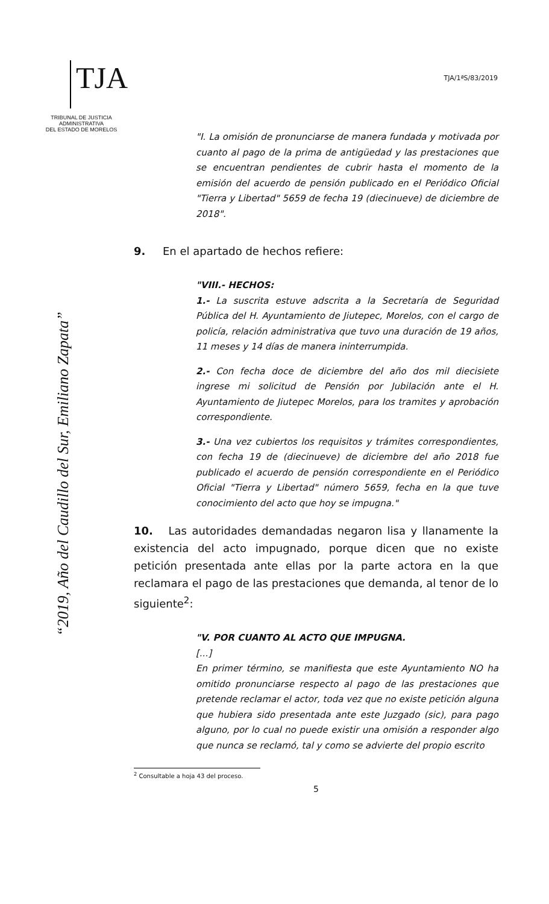TJA
TRIBUNAL DE JUSTICIA ADMINISTRATIVA
DEL ESTADO DE MORELOS
TJA/1ªS/83/2019
“2019, Año del Caudillo del Sur, Emiliano Zapata”
"I. La omisión de pronunciarse de manera fundada y motivada por cuanto al pago de la prima de antigüedad y las prestaciones que se encuentran pendientes de cubrir hasta el momento de la emisión del acuerdo de pensión publicado en el Periódico Oficial "Tierra y Libertad" 5659 de fecha 19 (diecinueve) de diciembre de 2018".
9. En el apartado de hechos refiere:
"VIII.- HECHOS:
1.- La suscrita estuve adscrita a la Secretaría de Seguridad Pública del H. Ayuntamiento de Jiutepec, Morelos, con el cargo de policía, relación administrativa que tuvo una duración de 19 años, 11 meses y 14 días de manera ininterrumpida.
2.- Con fecha doce de diciembre del año dos mil diecisiete ingrese mi solicitud de Pensión por Jubilación ante el H. Ayuntamiento de Jiutepec Morelos, para los tramites y aprobación correspondiente.
3.- Una vez cubiertos los requisitos y trámites correspondientes, con fecha 19 de (diecinueve) de diciembre del año 2018 fue publicado el acuerdo de pensión correspondiente en el Periódico Oficial "Tierra y Libertad" número 5659, fecha en la que tuve conocimiento del acto que hoy se impugna."
10. Las autoridades demandadas negaron lisa y llanamente la existencia del acto impugnado, porque dicen que no existe petición presentada ante ellas por la parte actora en la que reclamara el pago de las prestaciones que demanda, al tenor de lo siguiente<sup>2</sup>:
"V. POR CUANTO AL ACTO QUE IMPUGNA.
[...]
En primer término, se manifiesta que este Ayuntamiento NO ha omitido pronunciarse respecto al pago de las prestaciones que pretende reclamar el actor, toda vez que no existe petición alguna que hubiera sido presentada ante este Juzgado (sic), para pago alguno, por lo cual no puede existir una omisión a responder algo que nunca se reclamó, tal y como se advierte del propio escrito
<sup>2</sup> Consultable a hoja 43 del proceso.
5